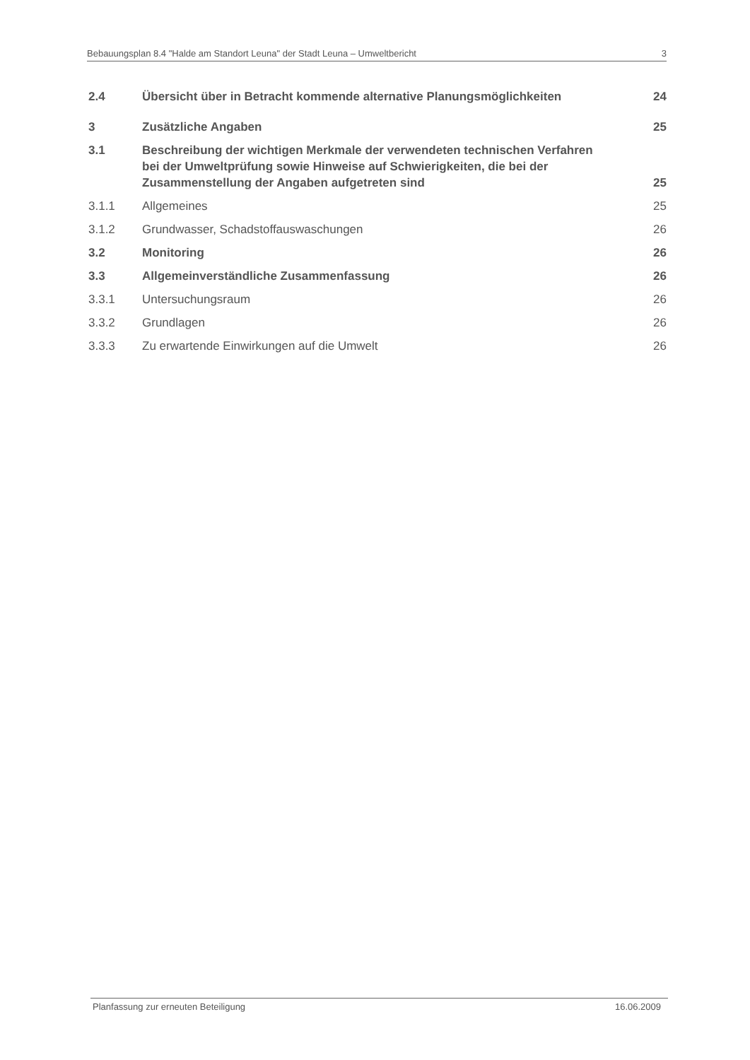Bebauungsplan 8.4 "Halde am Standort Leuna" der Stadt Leuna – Umweltbericht 3
2.4 Übersicht über in Betracht kommende alternative Planungsmöglichkeiten 24
3 Zusätzliche Angaben 25
3.1 Beschreibung der wichtigen Merkmale der verwendeten technischen Verfahren bei der Umweltprüfung sowie Hinweise auf Schwierigkeiten, die bei der Zusammenstellung der Angaben aufgetreten sind 25
3.1.1 Allgemeines 25
3.1.2 Grundwasser, Schadstoffauswaschungen 26
3.2 Monitoring 26
3.3 Allgemeinverständliche Zusammenfassung 26
3.3.1 Untersuchungsraum 26
3.3.2 Grundlagen 26
3.3.3 Zu erwartende Einwirkungen auf die Umwelt 26
Planfassung zur erneuten Beteiligung 16.06.2009